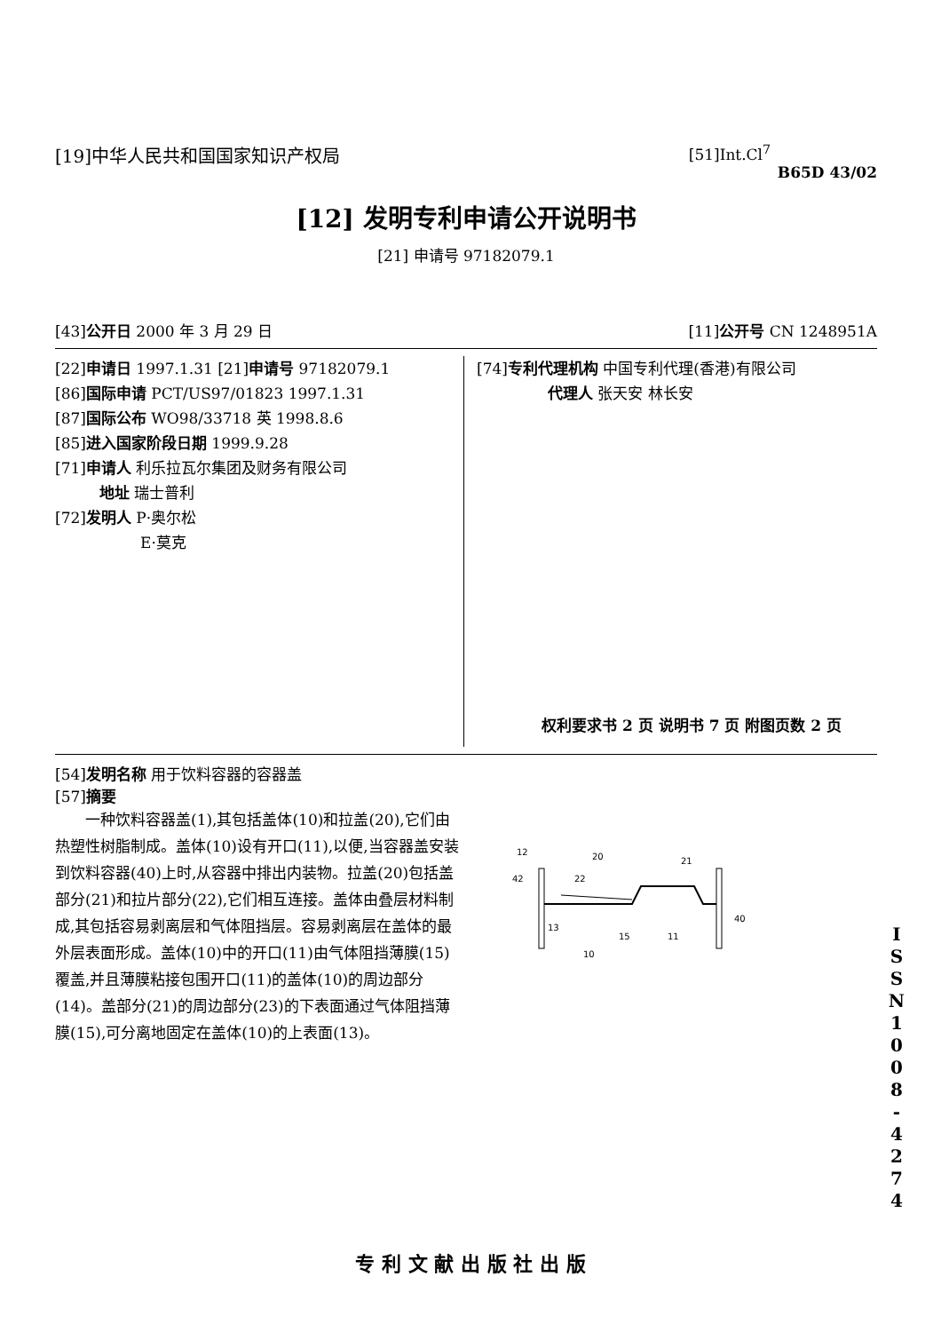[19]中华人民共和国国家知识产权局 [51]Int.Cl<sup>7</sup>
B65D 43/02
[12] 发明专利申请公开说明书
[21] 申请号 97182079.1
[43]公开日 2000 年 3 月 29 日 [11]公开号 CN 1248951A
[22]申请日 1997.1.31 [21]申请号 97182079.1
[86]国际申请 PCT/US97/01823 1997.1.31
[87]国际公布 WO98/33718 英 1998.8.6
[85]进入国家阶段日期 1999.9.28
[71]申请人 利乐拉瓦尔集团及财务有限公司
地址 瑞士普利
[72]发明人 P·奥尔松
E·莫克
[74]专利代理机构 中国专利代理(香港)有限公司
代理人 张天安 林长安
权利要求书 2 页 说明书 7 页 附图页数 2 页
[54]发明名称 用于饮料容器的容器盖
[57]摘要
  一种饮料容器盖(1),其包括盖体(10)和拉盖(20),它们由热塑性树脂制成。盖体(10)设有开口(11),以便,当容器盖安装到饮料容器(40)上时,从容器中排出内装物。拉盖(20)包括盖部分(21)和拉片部分(22),它们相互连接。盖体由叠层材料制成,其包括容易剥离层和气体阻挡层。容易剥离层在盖体的最外层表面形成。盖体(10)中的开口(11)由气体阻挡薄膜(15)覆盖,并且薄膜粘接包围开口(11)的盖体(10)的周边部分(14)。盖部分(21)的周边部分(23)的下表面通过气体阻挡薄膜(15),可分离地固定在盖体(10)的上表面(13)。
12
42
20
21
22
13
15
11
40
10
I S S N 1 0 0 8 - 4 2 7 4
专 利 文 献 出 版 社 出 版